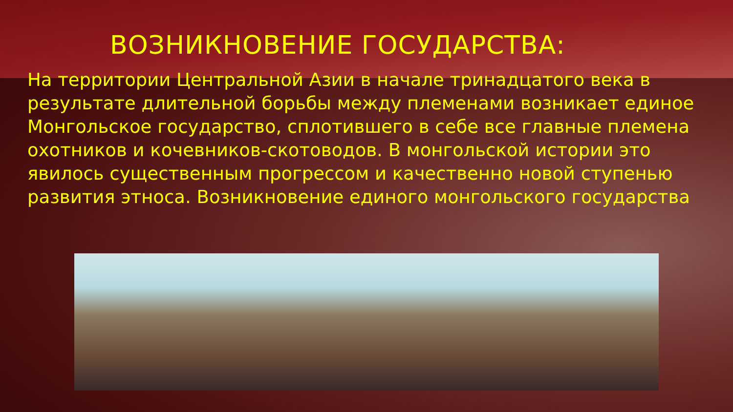ВОЗНИКНОВЕНИЕ ГОСУДАРСТВА:
На территории Центральной Азии в начале тринадцатого века в результате длительной борьбы между племенами возникает единое Монгольское государство, сплотившего в себе все главные племена охотников и кочевников-скотоводов. В монгольской истории это явилось существенным прогрессом и качественно новой ступенью развития этноса. Возникновение единого монгольского государства